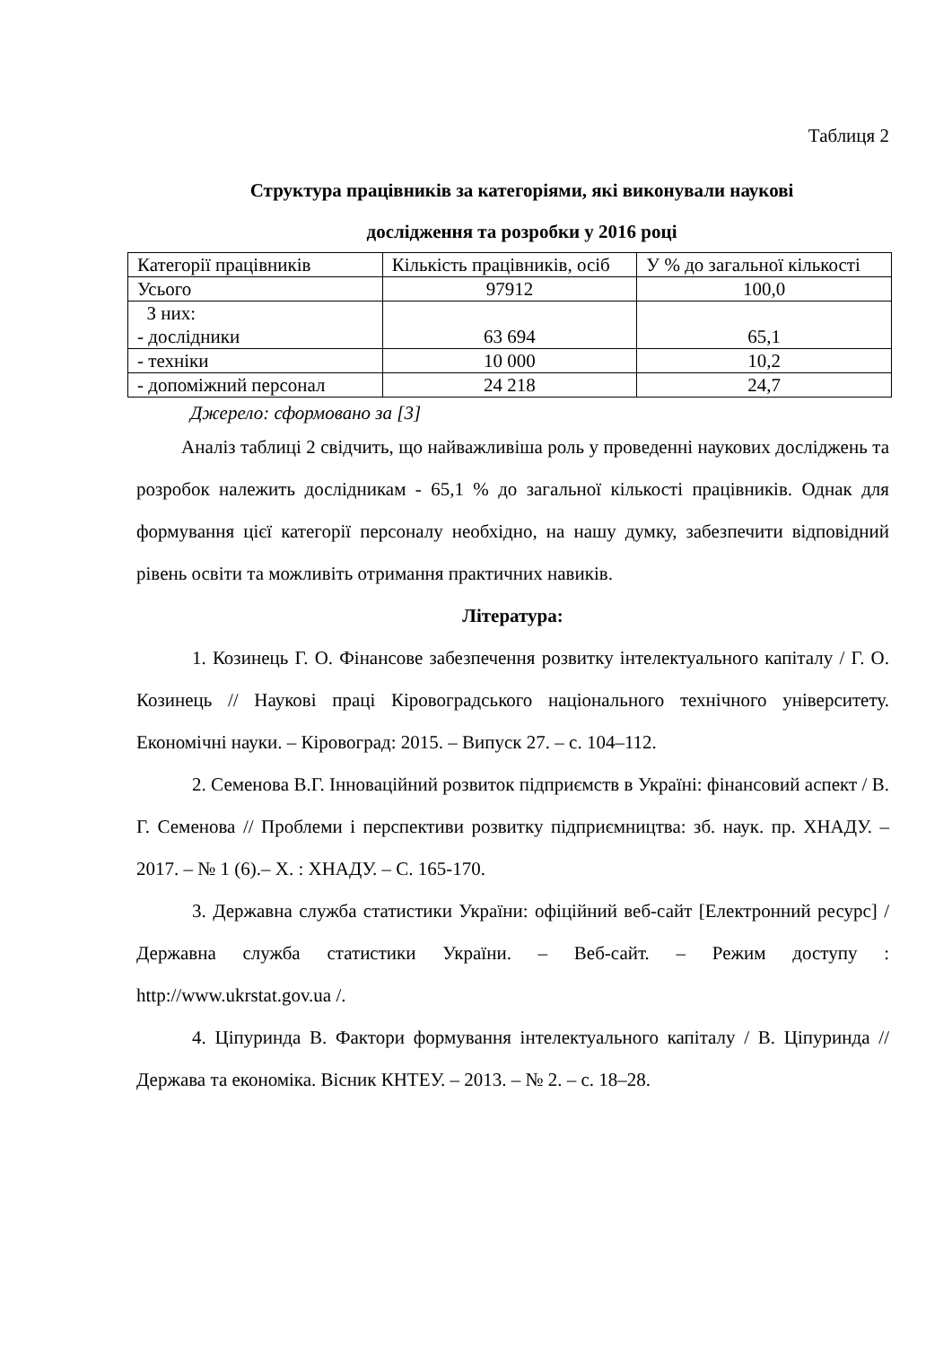Таблиця 2
Структура працівників за категоріями, які виконували наукові
дослідження та розробки у 2016 році
| Категорії працівників | Кількість працівників, осіб | У % до загальної кількості |
| Усього | 97912 | 100,0 |
| З них: - дослідники | 63 694 | 65,1 |
| - техніки | 10 000 | 10,2 |
| - допоміжний персонал | 24 218 | 24,7 |
Джерело: сформовано за [3]
Аналіз таблиці 2 свідчить, що найважливіша роль у проведенні наукових досліджень та розробок належить дослідникам - 65,1 % до загальної кількості працівників. Однак для формування цієї категорії персоналу необхідно, на нашу думку, забезпечити відповідний рівень освіти та можливіть отримання практичних навиків.
Література:
1. Козинець Г. О. Фінансове забезпечення розвитку інтелектуального капіталу / Г. О. Козинець // Наукові праці Кіровоградського національного технічного університету. Економічні науки. – Кіровоград: 2015. – Випуск 27. – с. 104–112.
2. Семенова В.Г. Інноваційний розвиток підприємств в Україні: фінансовий аспект / В. Г. Семенова // Проблеми і перспективи розвитку підприємництва: зб. наук. пр. ХНАДУ. – 2017. – № 1 (6).– Х. : ХНАДУ. – С. 165-170.
3. Державна служба статистики України: офіційний веб-сайт [Електронний ресурс] / Державна служба статистики України. – Веб-сайт. – Режим доступу : http://www.ukrstat.gov.ua /.
4. Ціпуринда В. Фактори формування інтелектуального капіталу / В. Ціпуринда // Держава та економіка. Вісник КНТЕУ. – 2013. – № 2. – с. 18–28.